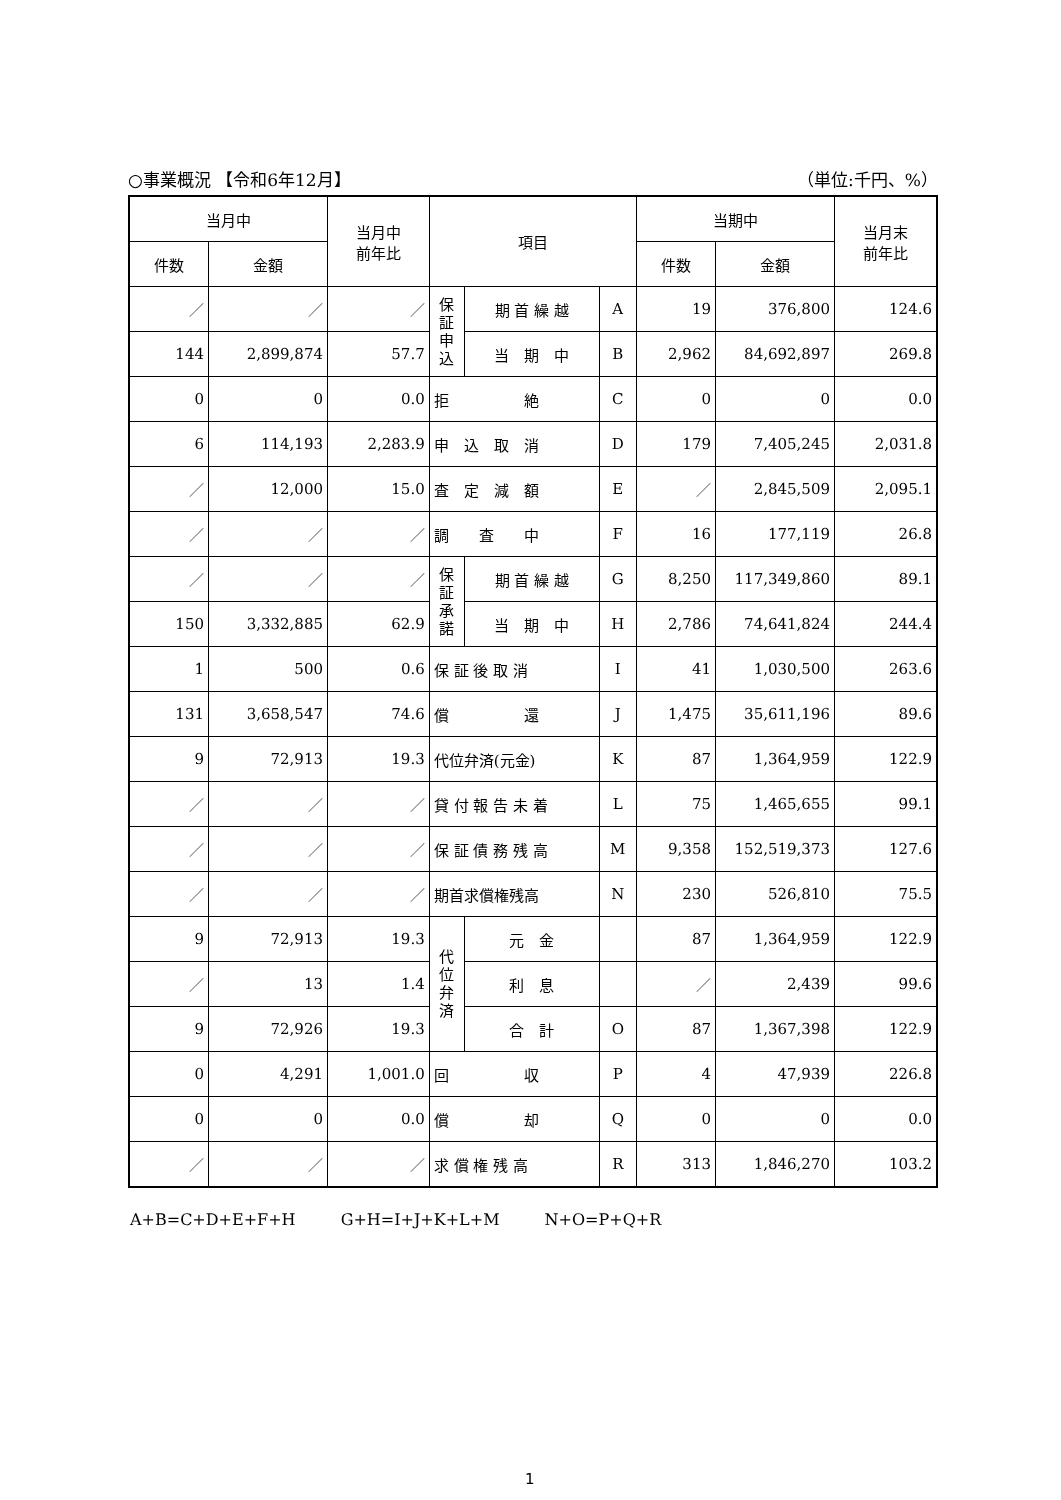○事業概況 【令和6年12月】 （単位:千円、%）
| 当月中 | | 当月中 前年比 | 項目 | | | 当期中 | | 当月末 前年比 |
| --- | --- | --- | --- | --- | --- | --- | --- | --- |
| 件数 | 金額 | | | | | 件数 | 金額 | |
| ／ | ／ | ／ | 保証申込 | 期 首 繰 越 | A | 19 | 376,800 | 124.6 |
| 144 | 2,899,874 | 57.7 | | 当 期 中 | B | 2,962 | 84,692,897 | 269.8 |
| 0 | 0 | 0.0 | 拒 絶 | | C | 0 | 0 | 0.0 |
| 6 | 114,193 | 2,283.9 | 申 込 取 消 | | D | 179 | 7,405,245 | 2,031.8 |
| ／ | 12,000 | 15.0 | 査 定 減 額 | | E | ／ | 2,845,509 | 2,095.1 |
| ／ | ／ | ／ | 調 査 中 | | F | 16 | 177,119 | 26.8 |
| ／ | ／ | ／ | 保証承諾 | 期 首 繰 越 | G | 8,250 | 117,349,860 | 89.1 |
| 150 | 3,332,885 | 62.9 | | 当 期 中 | H | 2,786 | 74,641,824 | 244.4 |
| 1 | 500 | 0.6 | 保 証 後 取 消 | | I | 41 | 1,030,500 | 263.6 |
| 131 | 3,658,547 | 74.6 | 償 還 | | J | 1,475 | 35,611,196 | 89.6 |
| 9 | 72,913 | 19.3 | 代位弁済(元金) | | K | 87 | 1,364,959 | 122.9 |
| ／ | ／ | ／ | 貸 付 報 告 未 着 | | L | 75 | 1,465,655 | 99.1 |
| ／ | ／ | ／ | 保 証 債 務 残 高 | | M | 9,358 | 152,519,373 | 127.6 |
| ／ | ／ | ／ | 期首求償権残高 | | N | 230 | 526,810 | 75.5 |
| 9 | 72,913 | 19.3 | 代位弁済 | 元 金 | | 87 | 1,364,959 | 122.9 |
| ／ | 13 | 1.4 | | 利 息 | | ／ | 2,439 | 99.6 |
| 9 | 72,926 | 19.3 | | 合 計 | O | 87 | 1,367,398 | 122.9 |
| 0 | 4,291 | 1,001.0 | 回 収 | | P | 4 | 47,939 | 226.8 |
| 0 | 0 | 0.0 | 償 却 | | Q | 0 | 0 | 0.0 |
| ／ | ／ | ／ | 求 償 権 残 高 | | R | 313 | 1,846,270 | 103.2 |
A+B=C+D+E+F+H G+H=I+J+K+L+M N+O=P+Q+R
1